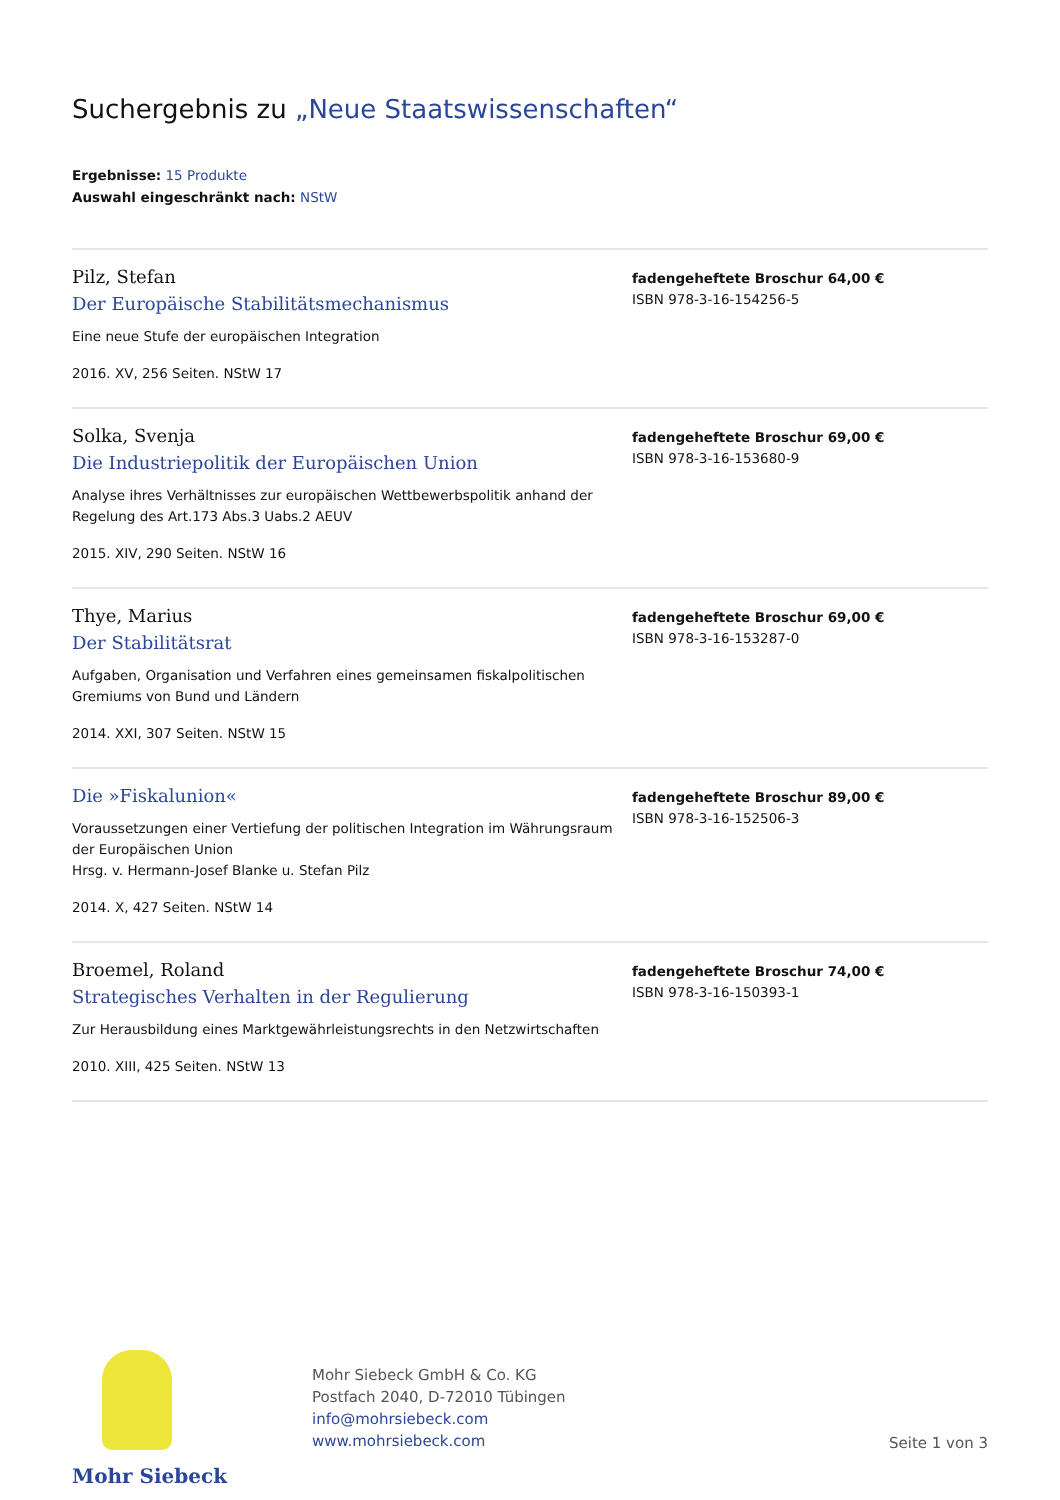Suchergebnis zu „Neue Staatswissenschaften“
Ergebnisse: 15 Produkte
Auswahl eingeschränkt nach: NStW
Pilz, Stefan
Der Europäische Stabilitätsmechanismus
Eine neue Stufe der europäischen Integration
2016. XV, 256 Seiten. NStW 17
fadengeheftete Broschur 64,00 €
ISBN 978-3-16-154256-5
Solka, Svenja
Die Industriepolitik der Europäischen Union
Analyse ihres Verhältnisses zur europäischen Wettbewerbspolitik anhand der Regelung des Art.173 Abs.3 Uabs.2 AEUV
2015. XIV, 290 Seiten. NStW 16
fadengeheftete Broschur 69,00 €
ISBN 978-3-16-153680-9
Thye, Marius
Der Stabilitätsrat
Aufgaben, Organisation und Verfahren eines gemeinsamen fiskalpolitischen Gremiums von Bund und Ländern
2014. XXI, 307 Seiten. NStW 15
fadengeheftete Broschur 69,00 €
ISBN 978-3-16-153287-0
Die »Fiskalunion«
Voraussetzungen einer Vertiefung der politischen Integration im Währungsraum der Europäischen Union
Hrsg. v. Hermann-Josef Blanke u. Stefan Pilz
2014. X, 427 Seiten. NStW 14
fadengeheftete Broschur 89,00 €
ISBN 978-3-16-152506-3
Broemel, Roland
Strategisches Verhalten in der Regulierung
Zur Herausbildung eines Marktgewährleistungsrechts in den Netzwirtschaften
2010. XIII, 425 Seiten. NStW 13
fadengeheftete Broschur 74,00 €
ISBN 978-3-16-150393-1
Mohr Siebeck
Mohr Siebeck GmbH & Co. KG
Postfach 2040, D-72010 Tübingen
info@mohrsiebeck.com
www.mohrsiebeck.com
Seite 1 von 3